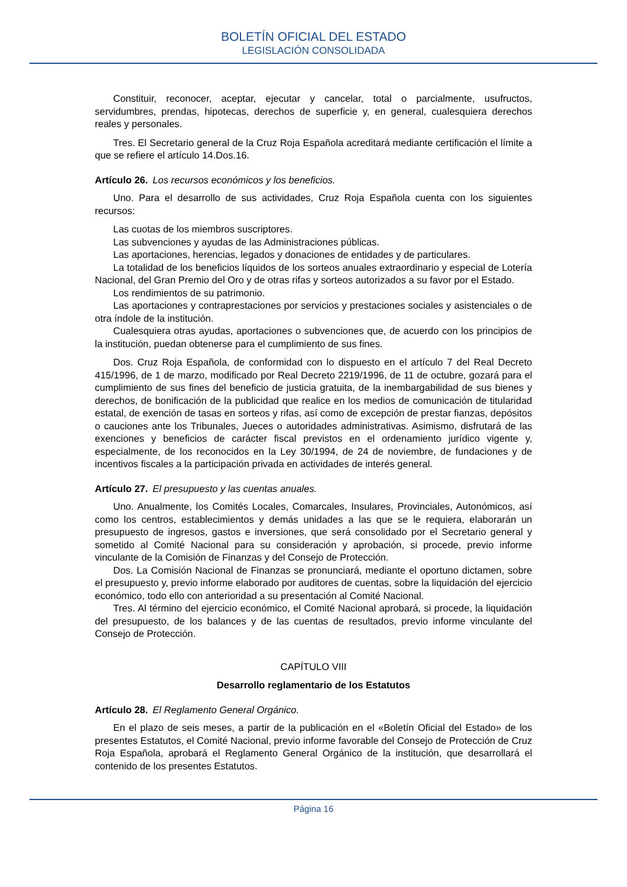BOLETÍN OFICIAL DEL ESTADO
LEGISLACIÓN CONSOLIDADA
Constituir, reconocer, aceptar, ejecutar y cancelar, total o parcialmente, usufructos, servidumbres, prendas, hipotecas, derechos de superficie y, en general, cualesquiera derechos reales y personales.
Tres. El Secretario general de la Cruz Roja Española acreditará mediante certificación el límite a que se refiere el artículo 14.Dos.16.
Artículo 26. Los recursos económicos y los beneficios.
Uno. Para el desarrollo de sus actividades, Cruz Roja Española cuenta con los siguientes recursos:
Las cuotas de los miembros suscriptores.
Las subvenciones y ayudas de las Administraciones públicas.
Las aportaciones, herencias, legados y donaciones de entidades y de particulares.
La totalidad de los beneficios líquidos de los sorteos anuales extraordinario y especial de Lotería Nacional, del Gran Premio del Oro y de otras rifas y sorteos autorizados a su favor por el Estado.
Los rendimientos de su patrimonio.
Las aportaciones y contraprestaciones por servicios y prestaciones sociales y asistenciales o de otra índole de la institución.
Cualesquiera otras ayudas, aportaciones o subvenciones que, de acuerdo con los principios de la institución, puedan obtenerse para el cumplimiento de sus fines.
Dos. Cruz Roja Española, de conformidad con lo dispuesto en el artículo 7 del Real Decreto 415/1996, de 1 de marzo, modificado por Real Decreto 2219/1996, de 11 de octubre, gozará para el cumplimiento de sus fines del beneficio de justicia gratuita, de la inembargabilidad de sus bienes y derechos, de bonificación de la publicidad que realice en los medios de comunicación de titularidad estatal, de exención de tasas en sorteos y rifas, así como de excepción de prestar fianzas, depósitos o cauciones ante los Tribunales, Jueces o autoridades administrativas. Asimismo, disfrutará de las exenciones y beneficios de carácter fiscal previstos en el ordenamiento jurídico vigente y, especialmente, de los reconocidos en la Ley 30/1994, de 24 de noviembre, de fundaciones y de incentivos fiscales a la participación privada en actividades de interés general.
Artículo 27. El presupuesto y las cuentas anuales.
Uno. Anualmente, los Comités Locales, Comarcales, Insulares, Provinciales, Autonómicos, así como los centros, establecimientos y demás unidades a las que se le requiera, elaborarán un presupuesto de ingresos, gastos e inversiones, que será consolidado por el Secretario general y sometido al Comité Nacional para su consideración y aprobación, si procede, previo informe vinculante de la Comisión de Finanzas y del Consejo de Protección.
Dos. La Comisión Nacional de Finanzas se pronunciará, mediante el oportuno dictamen, sobre el presupuesto y, previo informe elaborado por auditores de cuentas, sobre la liquidación del ejercicio económico, todo ello con anterioridad a su presentación al Comité Nacional.
Tres. Al término del ejercicio económico, el Comité Nacional aprobará, si procede, la liquidación del presupuesto, de los balances y de las cuentas de resultados, previo informe vinculante del Consejo de Protección.
CAPÍTULO VIII
Desarrollo reglamentario de los Estatutos
Artículo 28. El Reglamento General Orgánico.
En el plazo de seis meses, a partir de la publicación en el «Boletín Oficial del Estado» de los presentes Estatutos, el Comité Nacional, previo informe favorable del Consejo de Protección de Cruz Roja Española, aprobará el Reglamento General Orgánico de la institución, que desarrollará el contenido de los presentes Estatutos.
Página 16